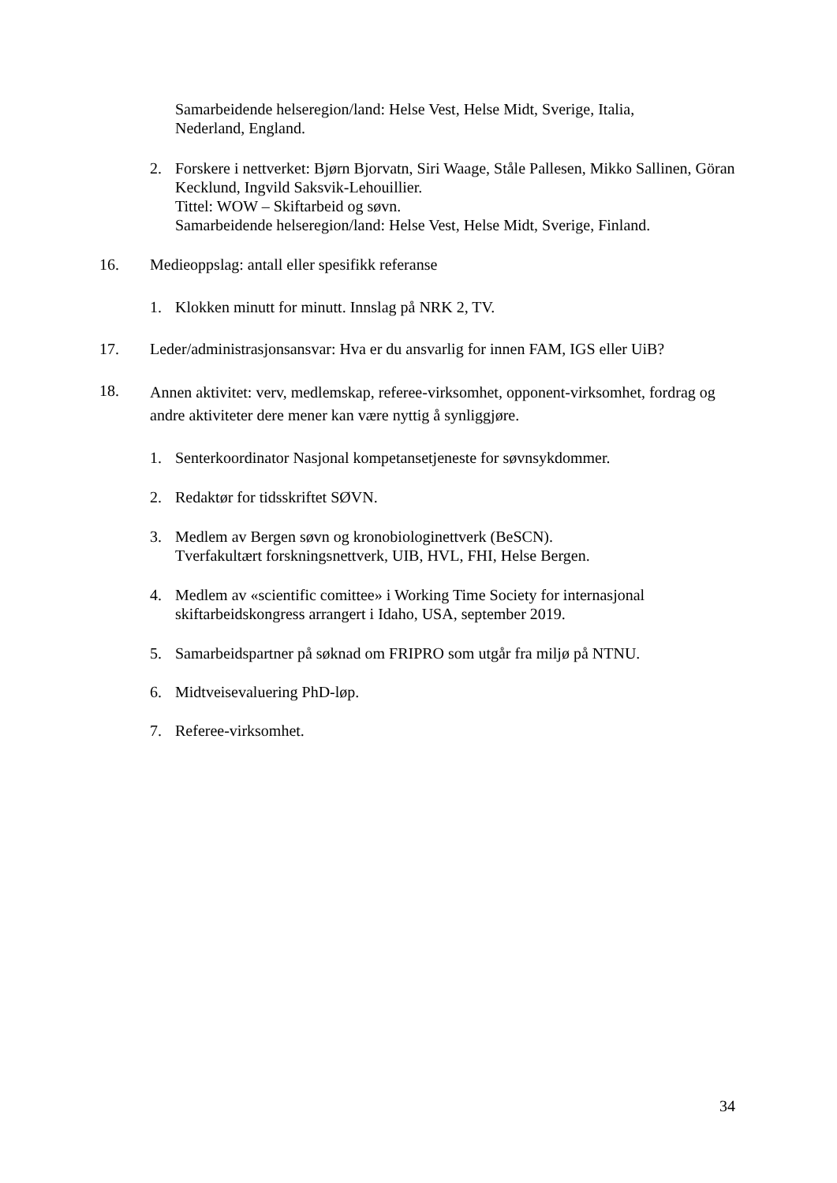Samarbeidende helseregion/land: Helse Vest, Helse Midt, Sverige, Italia,
Nederland, England.
2. Forskere i nettverket: Bjørn Bjorvatn, Siri Waage, Ståle Pallesen, Mikko Sallinen, Göran Kecklund, Ingvild Saksvik-Lehouillier.
Tittel: WOW – Skiftarbeid og søvn.
Samarbeidende helseregion/land: Helse Vest, Helse Midt, Sverige, Finland.
16. Medieoppslag: antall eller spesifikk referanse
1. Klokken minutt for minutt. Innslag på NRK 2, TV.
17. Leder/administrasjonsansvar: Hva er du ansvarlig for innen FAM, IGS eller UiB?
18.
Annen aktivitet: verv, medlemskap, referee-virksomhet, opponent-virksomhet, fordrag og andre aktiviteter dere mener kan være nyttig å synliggjøre.
1. Senterkoordinator Nasjonal kompetansetjeneste for søvnsykdommer.
2. Redaktør for tidsskriftet SØVN.
3. Medlem av Bergen søvn og kronobiologinettverk (BeSCN).
Tverfakultært forskningsnettverk, UIB, HVL, FHI, Helse Bergen.
4. Medlem av «scientific comittee» i Working Time Society for internasjonal skiftarbeidskongress arrangert i Idaho, USA, september 2019.
5. Samarbeidspartner på søknad om FRIPRO som utgår fra miljø på NTNU.
6. Midtveisevaluering PhD-løp.
7. Referee-virksomhet.
34